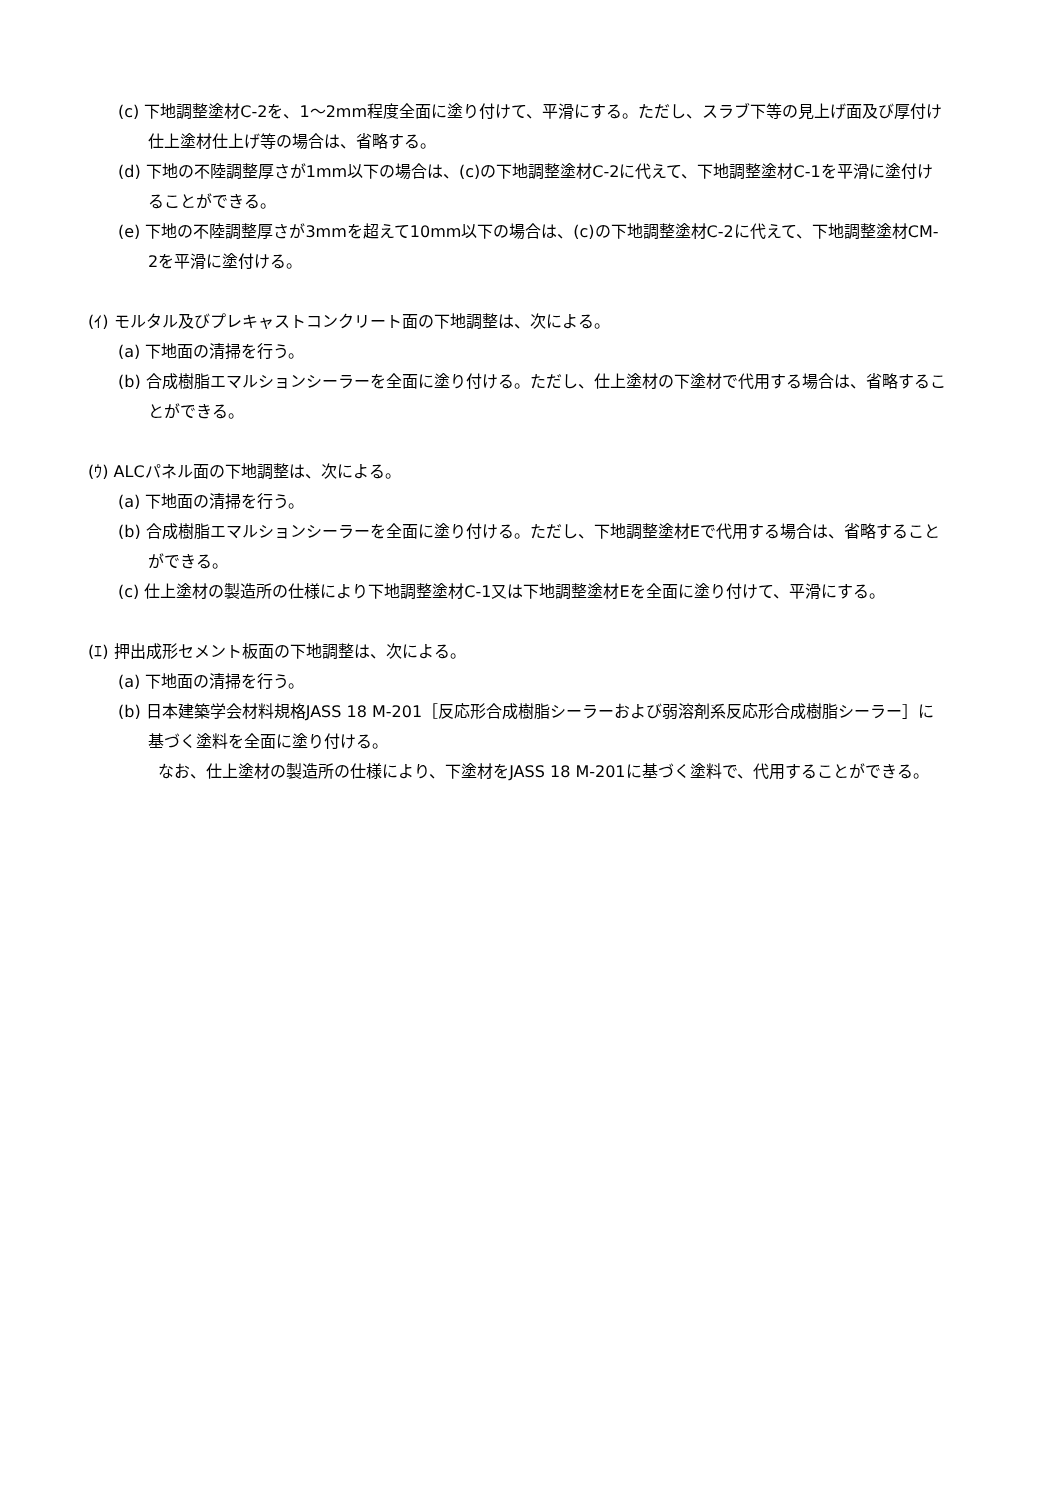(c) 下地調整塗材C-2を、1～2mm程度全面に塗り付けて、平滑にする。ただし、スラブ下等の見上げ面及び厚付け仕上塗材仕上げ等の場合は、省略する。
(d) 下地の不陸調整厚さが1mm以下の場合は、(c)の下地調整塗材C-2に代えて、下地調整塗材C-1を平滑に塗付けることができる。
(e) 下地の不陸調整厚さが3mmを超えて10mm以下の場合は、(c)の下地調整塗材C-2に代えて、下地調整塗材CM-2を平滑に塗付ける。
(ｲ) モルタル及びプレキャストコンクリート面の下地調整は、次による。
(a) 下地面の清掃を行う。
(b) 合成樹脂エマルションシーラーを全面に塗り付ける。ただし、仕上塗材の下塗材で代用する場合は、省略することができる。
(ｳ) ALCパネル面の下地調整は、次による。
(a) 下地面の清掃を行う。
(b) 合成樹脂エマルションシーラーを全面に塗り付ける。ただし、下地調整塗材Eで代用する場合は、省略することができる。
(c) 仕上塗材の製造所の仕様により下地調整塗材C-1又は下地調整塗材Eを全面に塗り付けて、平滑にする。
(ｴ) 押出成形セメント板面の下地調整は、次による。
(a) 下地面の清掃を行う。
(b) 日本建築学会材料規格JASS 18 M-201［反応形合成樹脂シーラーおよび弱溶剤系反応形合成樹脂シーラー］に基づく塗料を全面に塗り付ける。
なお、仕上塗材の製造所の仕様により、下塗材をJASS 18 M-201に基づく塗料で、代用することができる。